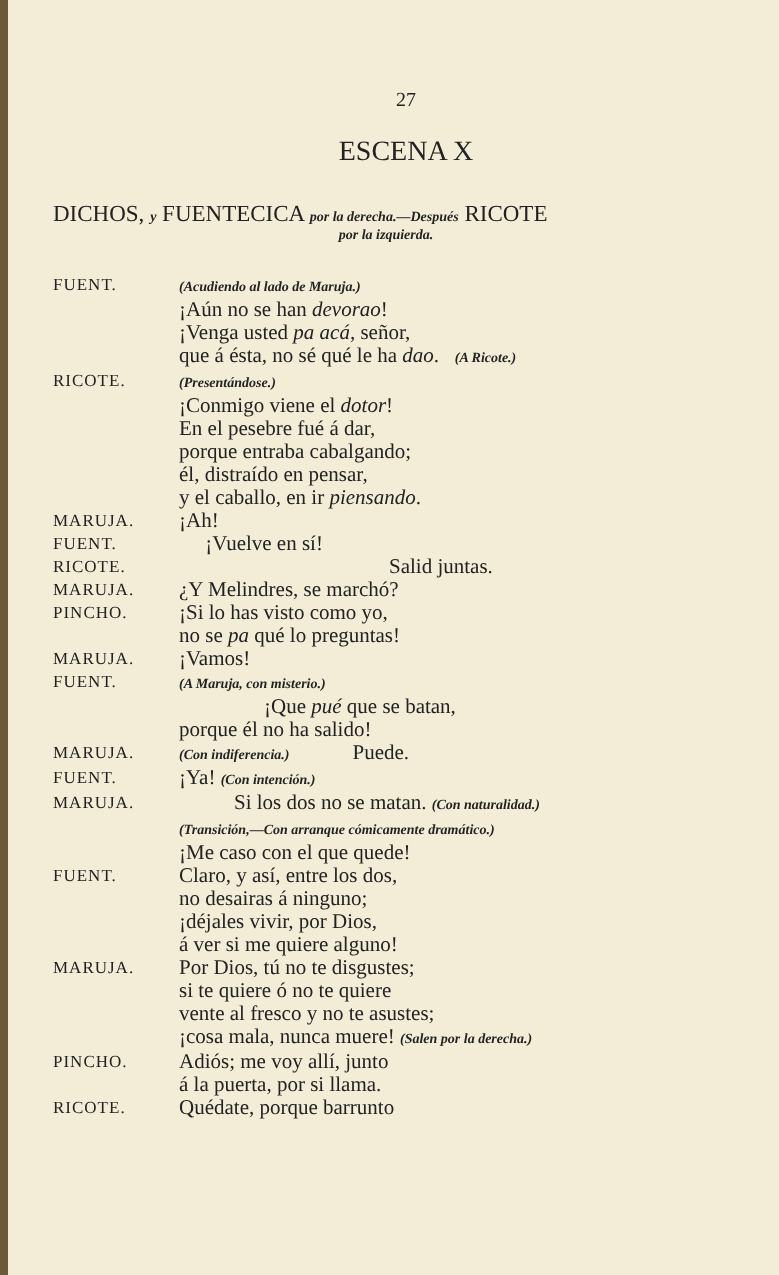27
ESCENA X
DICHOS, y FUENTECICA por la derecha.—Después RICOTE
por la izquierda.
| FUENT. | (Acudiendo al lado de Maruja.) |
| | ¡Aún no se han devorao ! |
| | ¡Venga usted pa acá , señor, |
| | que á ésta, no sé qué le ha dao . (A Ricote.) |
| RICOTE. | (Presentándose.) |
| | ¡Conmigo viene el dotor ! |
| | En el pesebre fué á dar, |
| | porque entraba cabalgando; |
| | él, distraído en pensar, |
| | y el caballo, en ir piensando . |
| MARUJA. | ¡Ah! |
| FUENT. | ¡Vuelve en sí! |
| RICOTE. | Salid juntas. |
| MARUJA. | ¿Y Melindres, se marchó? |
| PINCHO. | ¡Si lo has visto como yo, |
| | no se pa qué lo preguntas! |
| MARUJA. | ¡Vamos! |
| FUENT. | (A Maruja, con misterio.) |
| | ¡Que pué que se batan, |
| | porque él no ha salido! |
| MARUJA. | (Con indiferencia.) Puede. |
| FUENT. | ¡Ya! (Con intención.) |
| MARUJA. | Si los dos no se matan. (Con naturalidad.) |
| | (Transición,—Con arranque cómicamente dramático.) |
| | ¡Me caso con el que quede! |
| FUENT. | Claro, y así, entre los dos, |
| | no desairas á ninguno; |
| | ¡déjales vivir, por Dios, |
| | á ver si me quiere alguno! |
| MARUJA. | Por Dios, tú no te disgustes; |
| | si te quiere ó no te quiere |
| | vente al fresco y no te asustes; |
| | ¡cosa mala, nunca muere! (Salen por la derecha.) |
| PINCHO. | Adiós; me voy allí, junto |
| | á la puerta, por si llama. |
| RICOTE. | Quédate, porque barrunto |